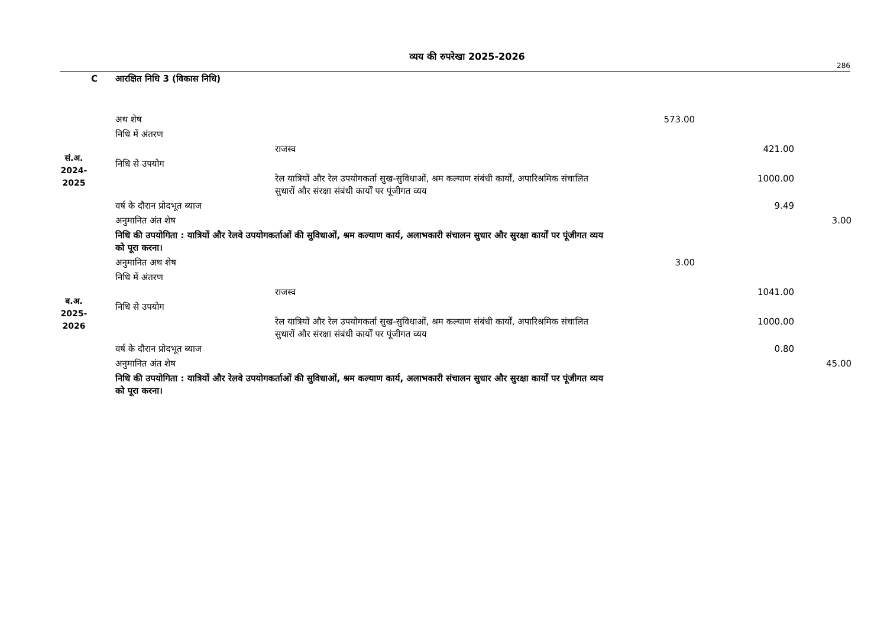व्यय की रुपरेखा 2025-2026
286
| | C | आरक्षित निधि 3 (विकास निधि) | | | | |
| सं.अ. 2024-2025 | | अथ शेष | | 573.00 | | |
| | | निधि में अंतरण | | | | |
| | | | राजस्व | | 421.00 | |
| | | निधि से उपयोग | | | | |
| | | | रेल यात्रियों और रेल उपयोगकर्ता सुख-सुविधाओं, श्रम कल्याण संबंधी कार्यों, अपारिश्रमिक संचालित सुधारों और संरक्षा संबंधी कार्यों पर पूंजीगत व्यय | | 1000.00 | |
| | | वर्ष के दौरान प्रोदभूत ब्याज | | | 9.49 | |
| | | अनुमानित अंत शेष | | | | 3.00 |
| | | निधि की उपयोगिता : यात्रियों और रेलवे उपयोगकर्ताओं की सुविधाओं, श्रम कल्याण कार्य, अलाभकारी संचालन सुधार और सुरक्षा कार्यों पर पूंजीगत व्यय को पूरा करना। | | | | |
| ब.अ. 2025-2026 | | अनुमानित अथ शेष | | 3.00 | | |
| | | निधि में अंतरण | | | | |
| | | | राजस्व | | 1041.00 | |
| | | निधि से उपयोग | | | | |
| | | | रेल यात्रियों और रेल उपयोगकर्ता सुख-सुविधाओं, श्रम कल्याण संबंधी कार्यों, अपारिश्रमिक संचालित सुधारों और संरक्षा संबंधी कार्यों पर पूंजीगत व्यय | | 1000.00 | |
| | | वर्ष के दौरान प्रोदभूत ब्याज | | | 0.80 | |
| | | अनुमानित अंत शेष | | | | 45.00 |
| | | निधि की उपयोगिता : यात्रियों और रेलवे उपयोगकर्ताओं की सुविधाओं, श्रम कल्याण कार्य, अलाभकारी संचालन सुधार और सुरक्षा कार्यों पर पूंजीगत व्यय को पूरा करना। | | | | |